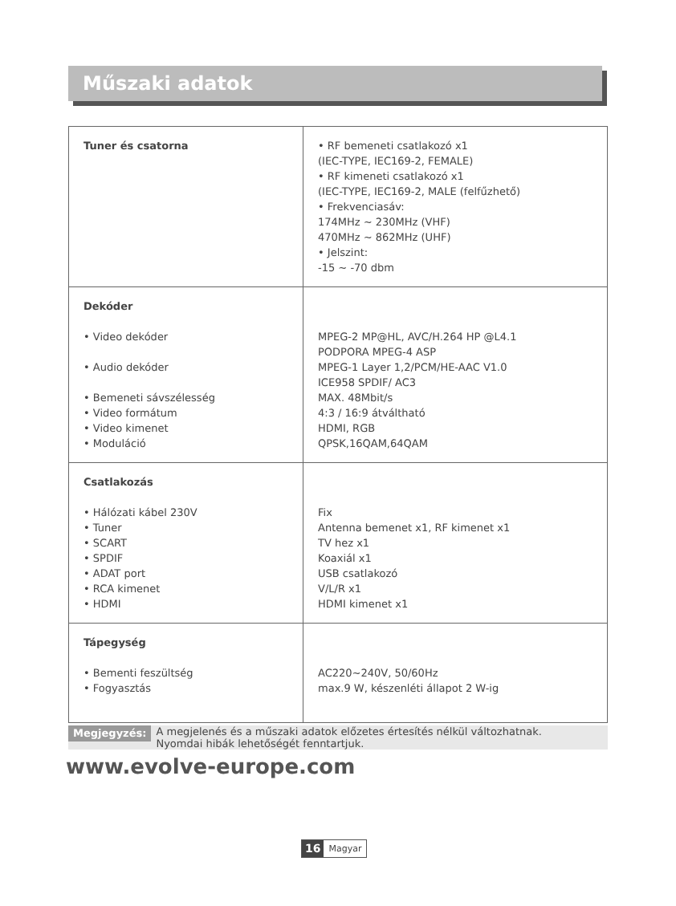Műszaki adatok
| Tuner és csatorna | • RF bemeneti csatlakozó x1 (IEC-TYPE, IEC169-2, FEMALE) • RF kimeneti csatlakozó x1 (IEC-TYPE, IEC169-2, MALE (felfűzhető) • Frekvenciasáv: 174MHz ~ 230MHz (VHF) 470MHz ~ 862MHz (UHF) • Jelszint: -15 ~ -70 dbm |
| Dekóder • Video dekóder • Audio dekóder • Bemeneti sávszélesség • Video formátum • Video kimenet • Moduláció | MPEG-2 MP@HL, AVC/H.264 HP @L4.1 PODPORA MPEG-4 ASP MPEG-1 Layer 1,2/PCM/HE-AAC V1.0 ICE958 SPDIF/ AC3 MAX. 48Mbit/s 4:3 / 16:9 átváltható HDMI, RGB QPSK,16QAM,64QAM |
| Csatlakozás • Hálózati kábel 230V • Tuner • SCART • SPDIF • ADAT port • RCA kimenet • HDMI | Fix Antenna bemenet x1, RF kimenet x1 TV hez x1 Koaxiál x1 USB csatlakozó V/L/R x1 HDMI kimenet x1 |
| Tápegység • Bementi feszültség • Fogyasztás | AC220~240V, 50/60Hz max.9 W, készenléti állapot 2 W-ig |
Megjegyzés:
A megjelenés és a műszaki adatok előzetes értesítés nélkül változhatnak.
Nyomdai hibák lehetőségét fenntartjuk.
www.evolve-europe.com
16 Magyar